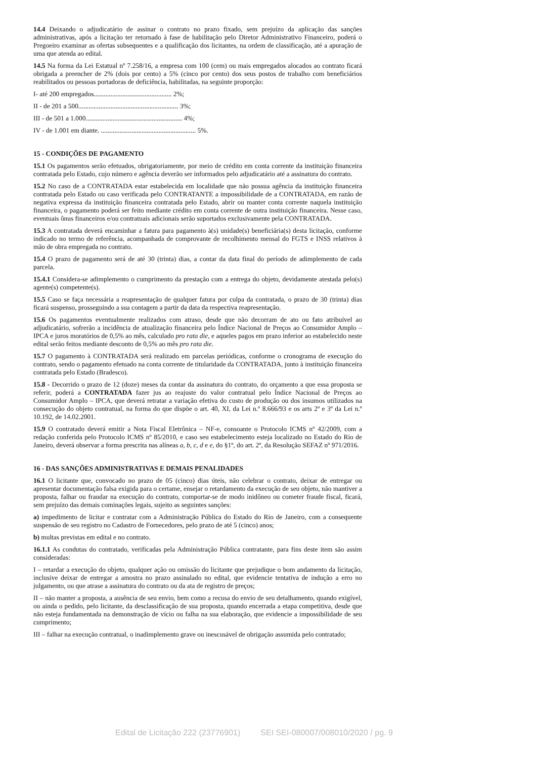14.4 Deixando o adjudicatário de assinar o contrato no prazo fixado, sem prejuízo da aplicação das sanções administrativas, após a licitação ter retornado à fase de habilitação pelo Diretor Administrativo Financeiro, poderá o Pregoeiro examinar as ofertas subsequentes e a qualificação dos licitantes, na ordem de classificação, até a apuração de uma que atenda ao edital.
14.5 Na forma da Lei Estatual nº 7.258/16, a empresa com 100 (cem) ou mais empregados alocados ao contrato ficará obrigada a preencher de 2% (dois por cento) a 5% (cinco por cento) dos seus postos de trabalho com beneficiários reabilitados ou pessoas portadoras de deficiência, habilitadas, na seguinte proporção:
I- até 200 empregados.............................................. 2%;
II - de 201 a 500........................................................... 3%;
III - de 501 a 1.000......................................................... 4%;
IV - de 1.001 em diante. ........................................................ 5%.
15 - CONDIÇÕES DE PAGAMENTO
15.1 Os pagamentos serão efetuados, obrigatoriamente, por meio de crédito em conta corrente da instituição financeira contratada pelo Estado, cujo número e agência deverão ser informados pelo adjudicatário até a assinatura do contrato.
15.2 No caso de a CONTRATADA estar estabelecida em localidade que não possua agência da instituição financeira contratada pelo Estado ou caso verificada pelo CONTRATANTE a impossibilidade de a CONTRATADA, em razão de negativa expressa da instituição financeira contratada pelo Estado, abrir ou manter conta corrente naquela instituição financeira, o pagamento poderá ser feito mediante crédito em conta corrente de outra instituição financeira. Nesse caso, eventuais ônus financeiros e/ou contratuais adicionais serão suportados exclusivamente pela CONTRATADA.
15.3 A contratada deverá encaminhar a fatura para pagamento à(s) unidade(s) beneficiária(s) desta licitação, conforme indicado no termo de referência, acompanhada de comprovante de recolhimento mensal do FGTS e INSS relativos à mão de obra empregada no contrato.
15.4 O prazo de pagamento será de até 30 (trinta) dias, a contar da data final do período de adimplemento de cada parcela.
15.4.1 Considera-se adimplemento o cumprimento da prestação com a entrega do objeto, devidamente atestada pelo(s) agente(s) competente(s).
15.5 Caso se faça necessária a reapresentação de qualquer fatura por culpa da contratada, o prazo de 30 (trinta) dias ficará suspenso, prosseguindo a sua contagem a partir da data da respectiva reapresentação.
15.6 Os pagamentos eventualmente realizados com atraso, desde que não decorram de ato ou fato atribuível ao adjudicatário, sofrerão a incidência de atualização financeira pelo Índice Nacional de Preços ao Consumidor Amplo – IPCA e juros moratórios de 0,5% ao mês, calculado pro rata die, e aqueles pagos em prazo inferior ao estabelecido neste edital serão feitos mediante desconto de 0,5% ao mês pro rata die.
15.7 O pagamento à CONTRATADA será realizado em parcelas periódicas, conforme o cronograma de execução do contrato, sendo o pagamento efetuado na conta corrente de titularidade da CONTRATADA, junto à instituição financeira contratada pelo Estado (Bradesco).
15.8 - Decorrido o prazo de 12 (doze) meses da contar da assinatura do contrato, do orçamento a que essa proposta se referir, poderá a CONTRATADA fazer jus ao reajuste do valor contratual pelo Índice Nacional de Preços ao Consumidor Amplo – IPCA, que deverá retratar a variação efetiva do custo de produção ou dos insumos utilizados na consecução do objeto contratual, na forma do que dispõe o art. 40, XI, da Lei n.º 8.666/93 e os arts 2º e 3º da Lei n.º 10.192, de 14.02.2001.
15.9 O contratado deverá emitir a Nota Fiscal Eletrônica – NF-e, consoante o Protocolo ICMS nº 42/2009, com a redação conferida pelo Protocolo ICMS nº 85/2010, e caso seu estabelecimento esteja localizado no Estado do Rio de Janeiro, deverá observar a forma prescrita nas alíneas a, b, c, d e e, do §1º, do art. 2º, da Resolução SEFAZ nº 971/2016.
16 - DAS SANÇÕES ADMINISTRATIVAS E DEMAIS PENALIDADES
16.1 O licitante que, convocado no prazo de 05 (cinco) dias úteis, não celebrar o contrato, deixar de entregar ou apresentar documentação falsa exigida para o certame, ensejar o retardamento da execução de seu objeto, não mantiver a proposta, falhar ou fraudar na execução do contrato, comportar-se de modo inidôneo ou cometer fraude fiscal, ficará, sem prejuízo das demais cominações legais, sujeito as seguintes sanções:
a) impedimento de licitar e contratar com a Administração Pública do Estado do Rio de Janeiro, com a consequente suspensão de seu registro no Cadastro de Fornecedores, pelo prazo de até 5 (cinco) anos;
b) multas previstas em edital e no contrato.
16.1.1 As condutas do contratado, verificadas pela Administração Pública contratante, para fins deste item são assim consideradas:
I – retardar a execução do objeto, qualquer ação ou omissão do licitante que prejudique o bom andamento da licitação, inclusive deixar de entregar a amostra no prazo assinalado no edital, que evidencie tentativa de indução a erro no julgamento, ou que atrase a assinatura do contrato ou da ata de registro de preços;
II – não manter a proposta, a ausência de seu envio, bem como a recusa do envio de seu detalhamento, quando exigível, ou ainda o pedido, pelo licitante, da desclassificação de sua proposta, quando encerrada a etapa competitiva, desde que não esteja fundamentada na demonstração de vício ou falha na sua elaboração, que evidencie a impossibilidade de seu cumprimento;
III – falhar na execução contratual, o inadimplemento grave ou inescusável de obrigação assumida pelo contratado;
Edital de Licitação 222 (23776901) SEI SEI-080007/008010/2020 / pg. 9